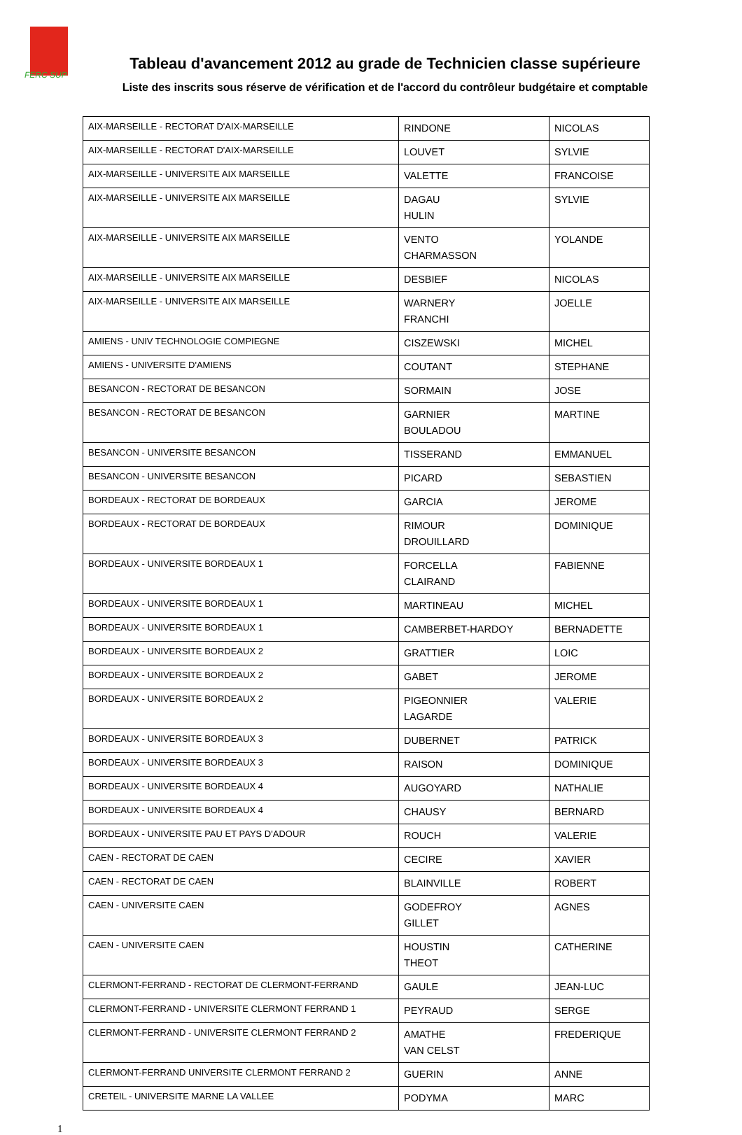FERC SUP
Tableau d'avancement 2012 au grade de Technicien classe supérieure
Liste des inscrits sous réserve de vérification et de l'accord du contrôleur budgétaire et comptable
| AIX-MARSEILLE - RECTORAT D'AIX-MARSEILLE | RINDONE | NICOLAS |
| AIX-MARSEILLE - RECTORAT D'AIX-MARSEILLE | LOUVET | SYLVIE |
| AIX-MARSEILLE - UNIVERSITE AIX MARSEILLE | VALETTE | FRANCOISE |
| AIX-MARSEILLE - UNIVERSITE AIX MARSEILLE | DAGAU HULIN | SYLVIE |
| AIX-MARSEILLE - UNIVERSITE AIX MARSEILLE | VENTO CHARMASSON | YOLANDE |
| AIX-MARSEILLE - UNIVERSITE AIX MARSEILLE | DESBIEF | NICOLAS |
| AIX-MARSEILLE - UNIVERSITE AIX MARSEILLE | WARNERY FRANCHI | JOELLE |
| AMIENS - UNIV TECHNOLOGIE COMPIEGNE | CISZEWSKI | MICHEL |
| AMIENS - UNIVERSITE D'AMIENS | COUTANT | STEPHANE |
| BESANCON - RECTORAT DE BESANCON | SORMAIN | JOSE |
| BESANCON - RECTORAT DE BESANCON | GARNIER BOULADOU | MARTINE |
| BESANCON - UNIVERSITE BESANCON | TISSERAND | EMMANUEL |
| BESANCON - UNIVERSITE BESANCON | PICARD | SEBASTIEN |
| BORDEAUX - RECTORAT DE BORDEAUX | GARCIA | JEROME |
| BORDEAUX - RECTORAT DE BORDEAUX | RIMOUR DROUILLARD | DOMINIQUE |
| BORDEAUX - UNIVERSITE BORDEAUX 1 | FORCELLA CLAIRAND | FABIENNE |
| BORDEAUX - UNIVERSITE BORDEAUX 1 | MARTINEAU | MICHEL |
| BORDEAUX - UNIVERSITE BORDEAUX 1 | CAMBERBET-HARDOY | BERNADETTE |
| BORDEAUX - UNIVERSITE BORDEAUX 2 | GRATTIER | LOIC |
| BORDEAUX - UNIVERSITE BORDEAUX 2 | GABET | JEROME |
| BORDEAUX - UNIVERSITE BORDEAUX 2 | PIGEONNIER LAGARDE | VALERIE |
| BORDEAUX - UNIVERSITE BORDEAUX 3 | DUBERNET | PATRICK |
| BORDEAUX - UNIVERSITE BORDEAUX 3 | RAISON | DOMINIQUE |
| BORDEAUX - UNIVERSITE BORDEAUX 4 | AUGOYARD | NATHALIE |
| BORDEAUX - UNIVERSITE BORDEAUX 4 | CHAUSY | BERNARD |
| BORDEAUX - UNIVERSITE PAU ET PAYS D'ADOUR | ROUCH | VALERIE |
| CAEN - RECTORAT DE CAEN | CECIRE | XAVIER |
| CAEN - RECTORAT DE CAEN | BLAINVILLE | ROBERT |
| CAEN - UNIVERSITE CAEN | GODEFROY GILLET | AGNES |
| CAEN - UNIVERSITE CAEN | HOUSTIN THEOT | CATHERINE |
| CLERMONT-FERRAND - RECTORAT DE CLERMONT-FERRAND | GAULE | JEAN-LUC |
| CLERMONT-FERRAND - UNIVERSITE CLERMONT FERRAND 1 | PEYRAUD | SERGE |
| CLERMONT-FERRAND - UNIVERSITE CLERMONT FERRAND 2 | AMATHE VAN CELST | FREDERIQUE |
| CLERMONT-FERRAND UNIVERSITE CLERMONT FERRAND 2 | GUERIN | ANNE |
| CRETEIL - UNIVERSITE MARNE LA VALLEE | PODYMA | MARC |
1